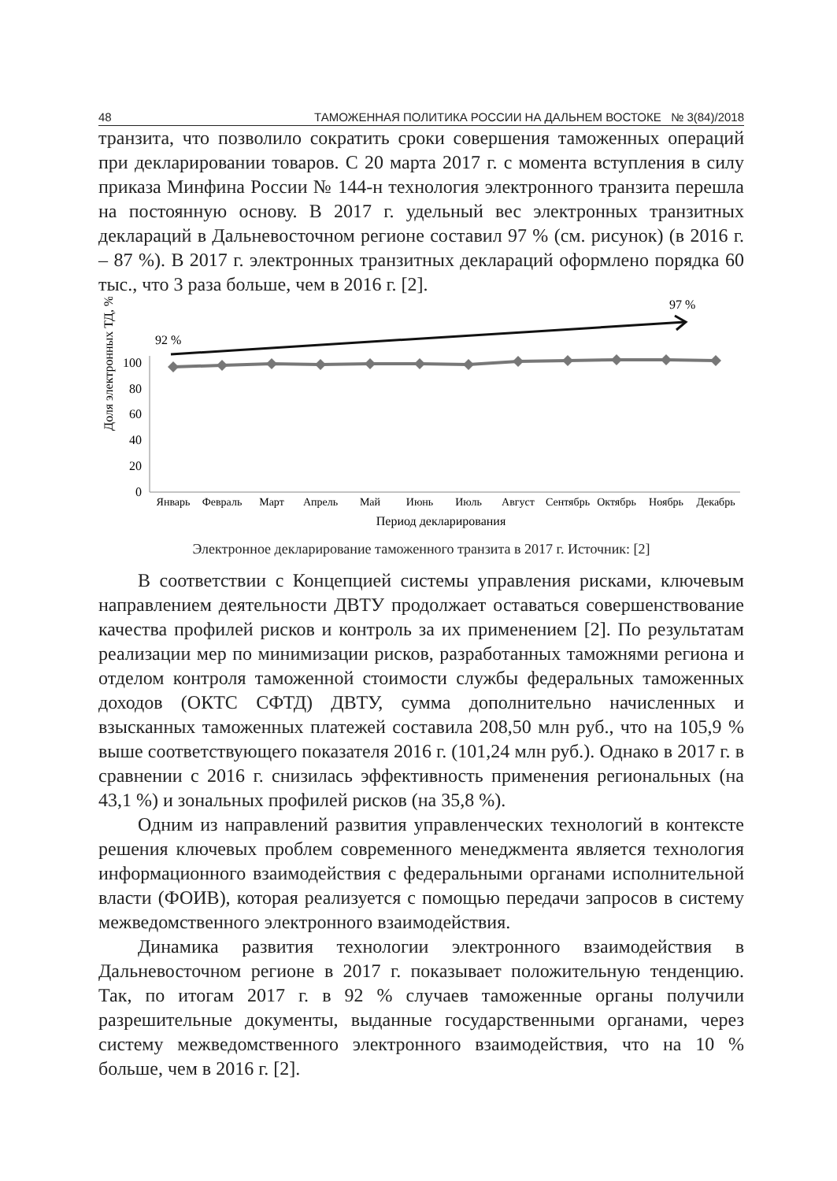48 ТАМОЖЕННАЯ ПОЛИТИКА РОССИИ НА ДАЛЬНЕМ ВОСТОКЕ № 3(84)/2018
транзита, что позволило сократить сроки совершения таможенных операций при декларировании товаров. С 20 марта 2017 г. с момента вступления в силу приказа Минфина России № 144-н технология электронного транзита перешла на постоянную основу. В 2017 г. удельный вес электронных транзитных деклараций в Дальневосточном регионе составил 97 % (см. рисунок) (в 2016 г. – 87 %). В 2017 г. электронных транзитных деклараций оформлено порядка 60 тыс., что 3 раза больше, чем в 2016 г. [2].
Доля электронных ТД, %
100
80
60
40
20
0
92 %
97 %
Январь
Февраль
Март
Апрель
Май
Июнь
Июль
Август
Сентябрь
Октябрь
Ноябрь
Декабрь
Период декларирования
Электронное декларирование таможенного транзита в 2017 г. Источник: [2]
В соответствии с Концепцией системы управления рисками, ключевым направлением деятельности ДВТУ продолжает оставаться совершенствование качества профилей рисков и контроль за их применением [2]. По результатам реализации мер по минимизации рисков, разработанных таможнями региона и отделом контроля таможенной стоимости службы федеральных таможенных доходов (ОКТС СФТД) ДВТУ, сумма дополнительно начисленных и взысканных таможенных платежей составила 208,50 млн руб., что на 105,9 % выше соответствующего показателя 2016 г. (101,24 млн руб.). Однако в 2017 г. в сравнении с 2016 г. снизилась эффективность применения региональных (на 43,1 %) и зональных профилей рисков (на 35,8 %).
Одним из направлений развития управленческих технологий в контексте решения ключевых проблем современного менеджмента является технология информационного взаимодействия с федеральными органами исполнительной власти (ФОИВ), которая реализуется с помощью передачи запросов в систему межведомственного электронного взаимодействия.
Динамика развития технологии электронного взаимодействия в Дальневосточном регионе в 2017 г. показывает положительную тенденцию. Так, по итогам 2017 г. в 92 % случаев таможенные органы получили разрешительные документы, выданные государственными органами, через систему межведомственного электронного взаимодействия, что на 10 % больше, чем в 2016 г. [2].